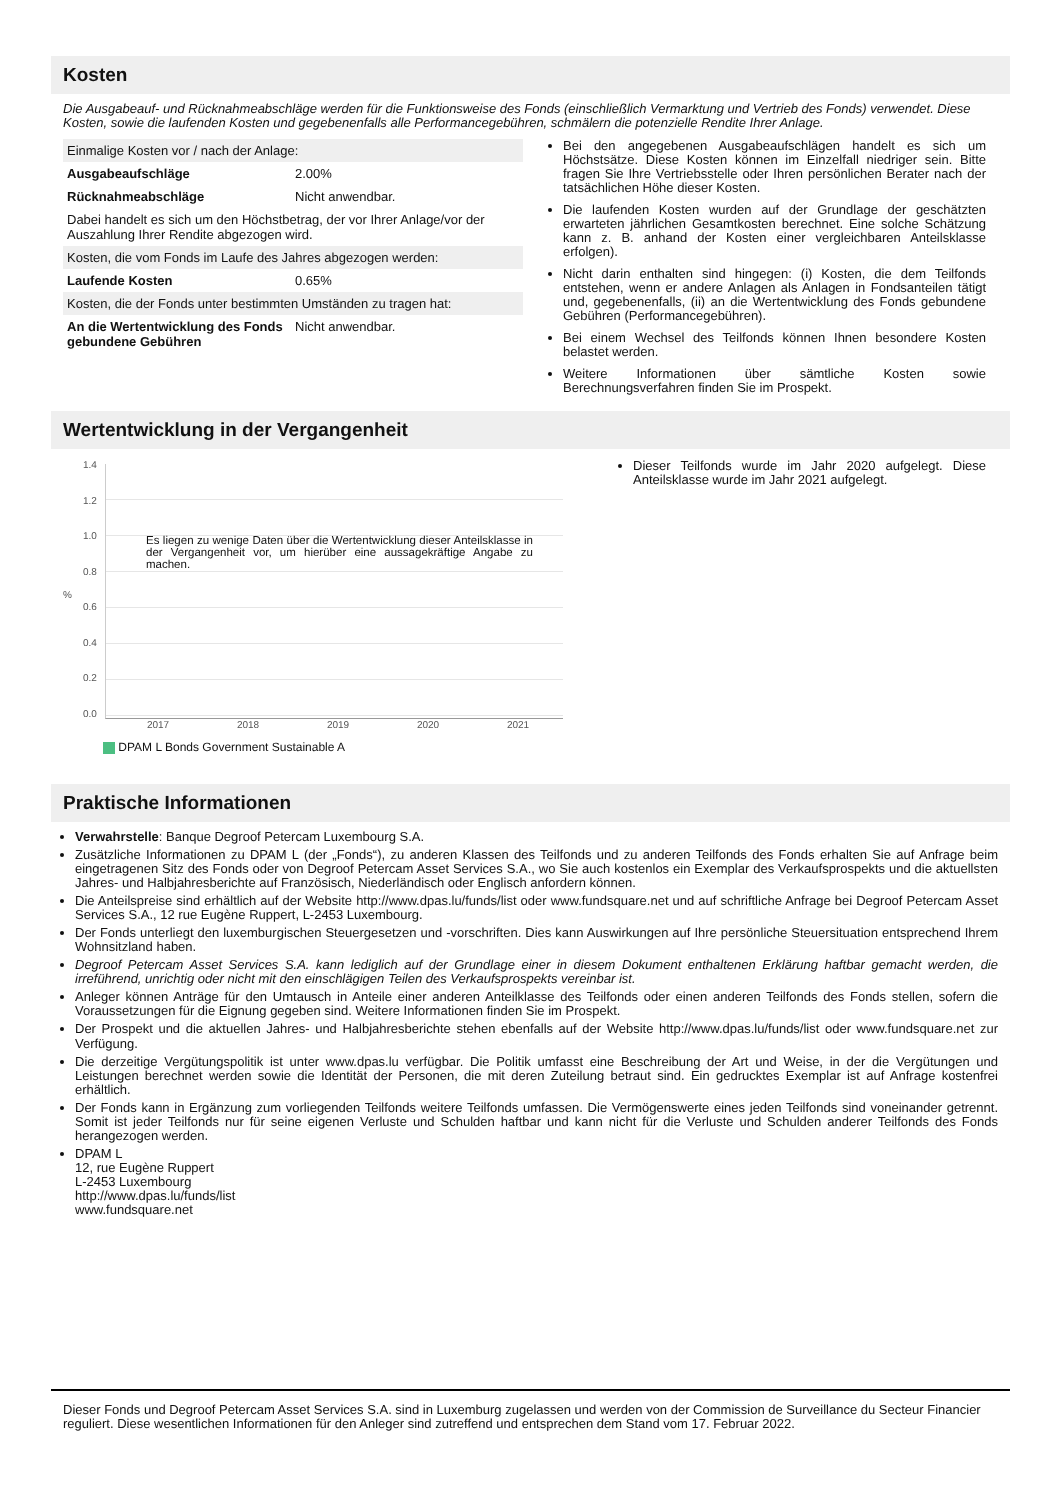Kosten
Die Ausgabeauf- und Rücknahmeabschläge werden für die Funktionsweise des Fonds (einschließlich Vermarktung und Vertrieb des Fonds) verwendet. Diese Kosten, sowie die laufenden Kosten und gegebenenfalls alle Performancegebühren, schmälern die potenzielle Rendite Ihrer Anlage.
| Einmalige Kosten vor / nach der Anlage: | |
| Ausgabeaufschläge | 2.00% |
| Rücknahmeabschläge | Nicht anwendbar. |
| Dabei handelt es sich um den Höchstbetrag, der vor Ihrer Anlage/vor der Auszahlung Ihrer Rendite abgezogen wird. | |
| Kosten, die vom Fonds im Laufe des Jahres abgezogen werden: | |
| Laufende Kosten | 0.65% |
| Kosten, die der Fonds unter bestimmten Umständen zu tragen hat: | |
| An die Wertentwicklung des Fonds gebundene Gebühren | Nicht anwendbar. |
Bei den angegebenen Ausgabeaufschlägen handelt es sich um Höchstsätze. Diese Kosten können im Einzelfall niedriger sein. Bitte fragen Sie Ihre Vertriebsstelle oder Ihren persönlichen Berater nach der tatsächlichen Höhe dieser Kosten.
Die laufenden Kosten wurden auf der Grundlage der geschätzten erwarteten jährlichen Gesamtkosten berechnet. Eine solche Schätzung kann z. B. anhand der Kosten einer vergleichbaren Anteilsklasse erfolgen).
Nicht darin enthalten sind hingegen: (i) Kosten, die dem Teilfonds entstehen, wenn er andere Anlagen als Anlagen in Fondsanteilen tätigt und, gegebenenfalls, (ii) an die Wertentwicklung des Fonds gebundene Gebühren (Performancegebühren).
Bei einem Wechsel des Teilfonds können Ihnen besondere Kosten belastet werden.
Weitere Informationen über sämtliche Kosten sowie Berechnungsverfahren finden Sie im Prospekt.
Wertentwicklung in der Vergangenheit
%
1.4
1.2
1.0
0.8
0.6
0.4
0.2
0.0
Es liegen zu wenige Daten über die Wertentwicklung dieser Anteilsklasse in der Vergangenheit vor, um hierüber eine aussagekräftige Angabe zu machen.
2017 2018 2019 2020 2021
DPAM L Bonds Government Sustainable A
Dieser Teilfonds wurde im Jahr 2020 aufgelegt. Diese Anteilsklasse wurde im Jahr 2021 aufgelegt.
Praktische Informationen
Verwahrstelle: Banque Degroof Petercam Luxembourg S.A.
Zusätzliche Informationen zu DPAM L (der „Fonds“), zu anderen Klassen des Teilfonds und zu anderen Teilfonds des Fonds erhalten Sie auf Anfrage beim eingetragenen Sitz des Fonds oder von Degroof Petercam Asset Services S.A., wo Sie auch kostenlos ein Exemplar des Verkaufsprospekts und die aktuellsten Jahres- und Halbjahresberichte auf Französisch, Niederländisch oder Englisch anfordern können.
Die Anteilspreise sind erhältlich auf der Website http://www.dpas.lu/funds/list oder www.fundsquare.net und auf schriftliche Anfrage bei Degroof Petercam Asset Services S.A., 12 rue Eugène Ruppert, L-2453 Luxembourg.
Der Fonds unterliegt den luxemburgischen Steuergesetzen und -vorschriften. Dies kann Auswirkungen auf Ihre persönliche Steuersituation entsprechend Ihrem Wohnsitzland haben.
Degroof Petercam Asset Services S.A. kann lediglich auf der Grundlage einer in diesem Dokument enthaltenen Erklärung haftbar gemacht werden, die irreführend, unrichtig oder nicht mit den einschlägigen Teilen des Verkaufsprospekts vereinbar ist.
Anleger können Anträge für den Umtausch in Anteile einer anderen Anteilklasse des Teilfonds oder einen anderen Teilfonds des Fonds stellen, sofern die Voraussetzungen für die Eignung gegeben sind. Weitere Informationen finden Sie im Prospekt.
Der Prospekt und die aktuellen Jahres- und Halbjahresberichte stehen ebenfalls auf der Website http://www.dpas.lu/funds/list oder www.fundsquare.net zur Verfügung.
Die derzeitige Vergütungspolitik ist unter www.dpas.lu verfügbar. Die Politik umfasst eine Beschreibung der Art und Weise, in der die Vergütungen und Leistungen berechnet werden sowie die Identität der Personen, die mit deren Zuteilung betraut sind. Ein gedrucktes Exemplar ist auf Anfrage kostenfrei erhältlich.
Der Fonds kann in Ergänzung zum vorliegenden Teilfonds weitere Teilfonds umfassen. Die Vermögenswerte eines jeden Teilfonds sind voneinander getrennt. Somit ist jeder Teilfonds nur für seine eigenen Verluste und Schulden haftbar und kann nicht für die Verluste und Schulden anderer Teilfonds des Fonds herangezogen werden.
DPAM L
12, rue Eugène Ruppert
L-2453 Luxembourg
http://www.dpas.lu/funds/list
www.fundsquare.net
Dieser Fonds und Degroof Petercam Asset Services S.A. sind in Luxemburg zugelassen und werden von der Commission de Surveillance du Secteur Financier reguliert. Diese wesentlichen Informationen für den Anleger sind zutreffend und entsprechen dem Stand vom 17. Februar 2022.